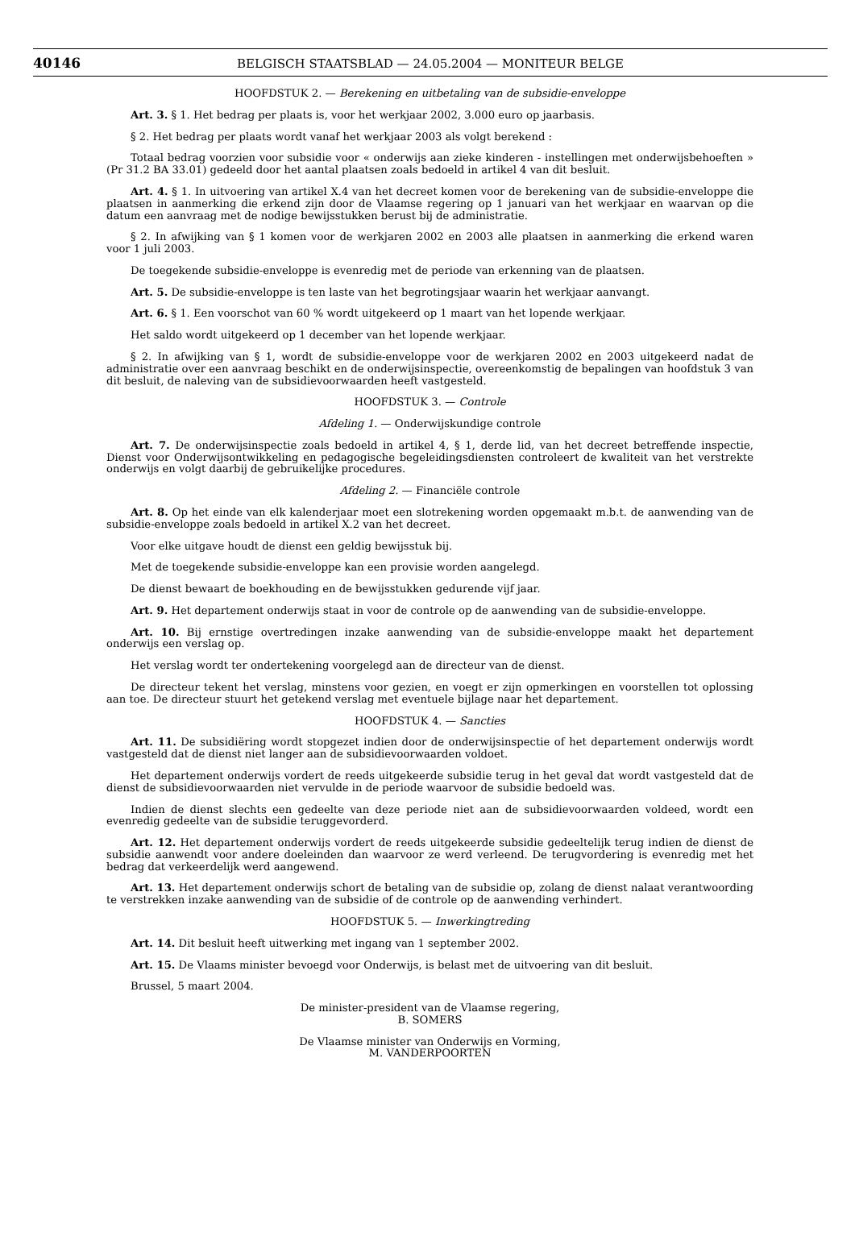40146
BELGISCH STAATSBLAD — 24.05.2004 — MONITEUR BELGE
HOOFDSTUK 2. — Berekening en uitbetaling van de subsidie-enveloppe
Art. 3. § 1. Het bedrag per plaats is, voor het werkjaar 2002, 3.000 euro op jaarbasis.
§ 2. Het bedrag per plaats wordt vanaf het werkjaar 2003 als volgt berekend :
Totaal bedrag voorzien voor subsidie voor « onderwijs aan zieke kinderen - instellingen met onderwijsbehoeften » (Pr 31.2 BA 33.01) gedeeld door het aantal plaatsen zoals bedoeld in artikel 4 van dit besluit.
Art. 4. § 1. In uitvoering van artikel X.4 van het decreet komen voor de berekening van de subsidie-enveloppe die plaatsen in aanmerking die erkend zijn door de Vlaamse regering op 1 januari van het werkjaar en waarvan op die datum een aanvraag met de nodige bewijsstukken berust bij de administratie.
§ 2. In afwijking van § 1 komen voor de werkjaren 2002 en 2003 alle plaatsen in aanmerking die erkend waren voor 1 juli 2003.
De toegekende subsidie-enveloppe is evenredig met de periode van erkenning van de plaatsen.
Art. 5. De subsidie-enveloppe is ten laste van het begrotingsjaar waarin het werkjaar aanvangt.
Art. 6. § 1. Een voorschot van 60 % wordt uitgekeerd op 1 maart van het lopende werkjaar.
Het saldo wordt uitgekeerd op 1 december van het lopende werkjaar.
§ 2. In afwijking van § 1, wordt de subsidie-enveloppe voor de werkjaren 2002 en 2003 uitgekeerd nadat de administratie over een aanvraag beschikt en de onderwijsinspectie, overeenkomstig de bepalingen van hoofdstuk 3 van dit besluit, de naleving van de subsidievoorwaarden heeft vastgesteld.
HOOFDSTUK 3. — Controle
Afdeling 1. — Onderwijskundige controle
Art. 7. De onderwijsinspectie zoals bedoeld in artikel 4, § 1, derde lid, van het decreet betreffende inspectie, Dienst voor Onderwijsontwikkeling en pedagogische begeleidingsdiensten controleert de kwaliteit van het verstrekte onderwijs en volgt daarbij de gebruikelijke procedures.
Afdeling 2. — Financiële controle
Art. 8. Op het einde van elk kalenderjaar moet een slotrekening worden opgemaakt m.b.t. de aanwending van de subsidie-enveloppe zoals bedoeld in artikel X.2 van het decreet.
Voor elke uitgave houdt de dienst een geldig bewijsstuk bij.
Met de toegekende subsidie-enveloppe kan een provisie worden aangelegd.
De dienst bewaart de boekhouding en de bewijsstukken gedurende vijf jaar.
Art. 9. Het departement onderwijs staat in voor de controle op de aanwending van de subsidie-enveloppe.
Art. 10. Bij ernstige overtredingen inzake aanwending van de subsidie-enveloppe maakt het departement onderwijs een verslag op.
Het verslag wordt ter ondertekening voorgelegd aan de directeur van de dienst.
De directeur tekent het verslag, minstens voor gezien, en voegt er zijn opmerkingen en voorstellen tot oplossing aan toe. De directeur stuurt het getekend verslag met eventuele bijlage naar het departement.
HOOFDSTUK 4. — Sancties
Art. 11. De subsidiëring wordt stopgezet indien door de onderwijsinspectie of het departement onderwijs wordt vastgesteld dat de dienst niet langer aan de subsidievoorwaarden voldoet.
Het departement onderwijs vordert de reeds uitgekeerde subsidie terug in het geval dat wordt vastgesteld dat de dienst de subsidievoorwaarden niet vervulde in de periode waarvoor de subsidie bedoeld was.
Indien de dienst slechts een gedeelte van deze periode niet aan de subsidievoorwaarden voldeed, wordt een evenredig gedeelte van de subsidie teruggevorderd.
Art. 12. Het departement onderwijs vordert de reeds uitgekeerde subsidie gedeeltelijk terug indien de dienst de subsidie aanwendt voor andere doeleinden dan waarvoor ze werd verleend. De terugvordering is evenredig met het bedrag dat verkeerdelijk werd aangewend.
Art. 13. Het departement onderwijs schort de betaling van de subsidie op, zolang de dienst nalaat verantwoording te verstrekken inzake aanwending van de subsidie of de controle op de aanwending verhindert.
HOOFDSTUK 5. — Inwerkingtreding
Art. 14. Dit besluit heeft uitwerking met ingang van 1 september 2002.
Art. 15. De Vlaams minister bevoegd voor Onderwijs, is belast met de uitvoering van dit besluit.
Brussel, 5 maart 2004.
De minister-president van de Vlaamse regering,
B. SOMERS
De Vlaamse minister van Onderwijs en Vorming,
M. VANDERPOORTEN